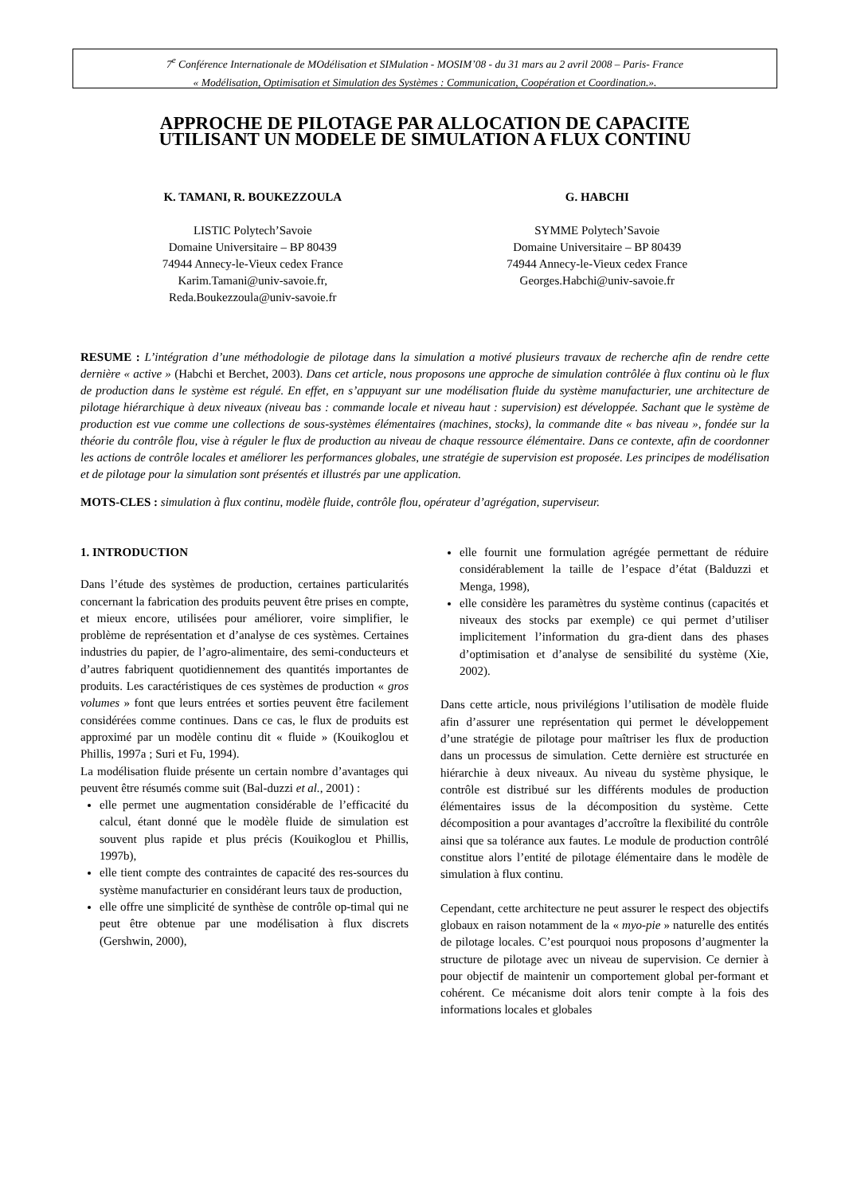7<sup>e</sup> Conférence Internationale de MOdélisation et SIMulation - MOSIM’08 - du 31 mars au 2 avril 2008 – Paris- France
« Modélisation, Optimisation et Simulation des Systèmes : Communication, Coopération et Coordination.».
APPROCHE DE PILOTAGE PAR ALLOCATION DE CAPACITE
UTILISANT UN MODELE DE SIMULATION A FLUX CONTINU
K. TAMANI, R. BOUKEZZOULA
LISTIC Polytech’Savoie
Domaine Universitaire – BP 80439
74944 Annecy-le-Vieux cedex France
Karim.Tamani@univ-savoie.fr,
Reda.Boukezzoula@univ-savoie.fr
G. HABCHI
SYMME Polytech’Savoie
Domaine Universitaire – BP 80439
74944 Annecy-le-Vieux cedex France
Georges.Habchi@univ-savoie.fr
RESUME : L’intégration d’une méthodologie de pilotage dans la simulation a motivé plusieurs travaux de recherche afin de rendre cette dernière « active » (Habchi et Berchet, 2003). Dans cet article, nous proposons une approche de simulation contrôlée à flux continu où le flux de production dans le système est régulé. En effet, en s’appuyant sur une modélisation fluide du système manufacturier, une architecture de pilotage hiérarchique à deux niveaux (niveau bas : commande locale et niveau haut : supervision) est développée. Sachant que le système de production est vue comme une collections de sous-systèmes élémentaires (machines, stocks), la commande dite « bas niveau », fondée sur la théorie du contrôle flou, vise à réguler le flux de production au niveau de chaque ressource élémentaire. Dans ce contexte, afin de coordonner les actions de contrôle locales et améliorer les performances globales, une stratégie de supervision est proposée. Les principes de modélisation et de pilotage pour la simulation sont présentés et illustrés par une application.
MOTS-CLES : simulation à flux continu, modèle fluide, contrôle flou, opérateur d’agrégation, superviseur.
1. INTRODUCTION
Dans l’étude des systèmes de production, certaines particularités concernant la fabrication des produits peuvent être prises en compte, et mieux encore, utilisées pour améliorer, voire simplifier, le problème de représentation et d’analyse de ces systèmes. Certaines industries du papier, de l’agro-alimentaire, des semi-conducteurs et d’autres fabriquent quotidiennement des quantités importantes de produits. Les caractéristiques de ces systèmes de production « gros volumes » font que leurs entrées et sorties peuvent être facilement considérées comme continues. Dans ce cas, le flux de produits est approximé par un modèle continu dit « fluide » (Kouikoglou et Phillis, 1997a ; Suri et Fu, 1994).
La modélisation fluide présente un certain nombre d’avantages qui peuvent être résumés comme suit (Bal-duzzi et al., 2001) :
elle permet une augmentation considérable de l’efficacité du calcul, étant donné que le modèle fluide de simulation est souvent plus rapide et plus précis (Kouikoglou et Phillis, 1997b),
elle tient compte des contraintes de capacité des res-sources du système manufacturier en considérant leurs taux de production,
elle offre une simplicité de synthèse de contrôle op-timal qui ne peut être obtenue par une modélisation à flux discrets (Gershwin, 2000),
elle fournit une formulation agrégée permettant de réduire considérablement la taille de l’espace d’état (Balduzzi et Menga, 1998),
elle considère les paramètres du système continus (capacités et niveaux des stocks par exemple) ce qui permet d’utiliser implicitement l’information du gra-dient dans des phases d’optimisation et d’analyse de sensibilité du système (Xie, 2002).
Dans cette article, nous privilégions l’utilisation de modèle fluide afin d’assurer une représentation qui permet le développement d’une stratégie de pilotage pour maîtriser les flux de production dans un processus de simulation. Cette dernière est structurée en hiérarchie à deux niveaux. Au niveau du système physique, le contrôle est distribué sur les différents modules de production élémentaires issus de la décomposition du système. Cette décomposition a pour avantages d’accroître la flexibilité du contrôle ainsi que sa tolérance aux fautes. Le module de production contrôlé constitue alors l’entité de pilotage élémentaire dans le modèle de simulation à flux continu.
Cependant, cette architecture ne peut assurer le respect des objectifs globaux en raison notamment de la « myo-pie » naturelle des entités de pilotage locales. C’est pourquoi nous proposons d’augmenter la structure de pilotage avec un niveau de supervision. Ce dernier à pour objectif de maintenir un comportement global per-formant et cohérent. Ce mécanisme doit alors tenir compte à la fois des informations locales et globales